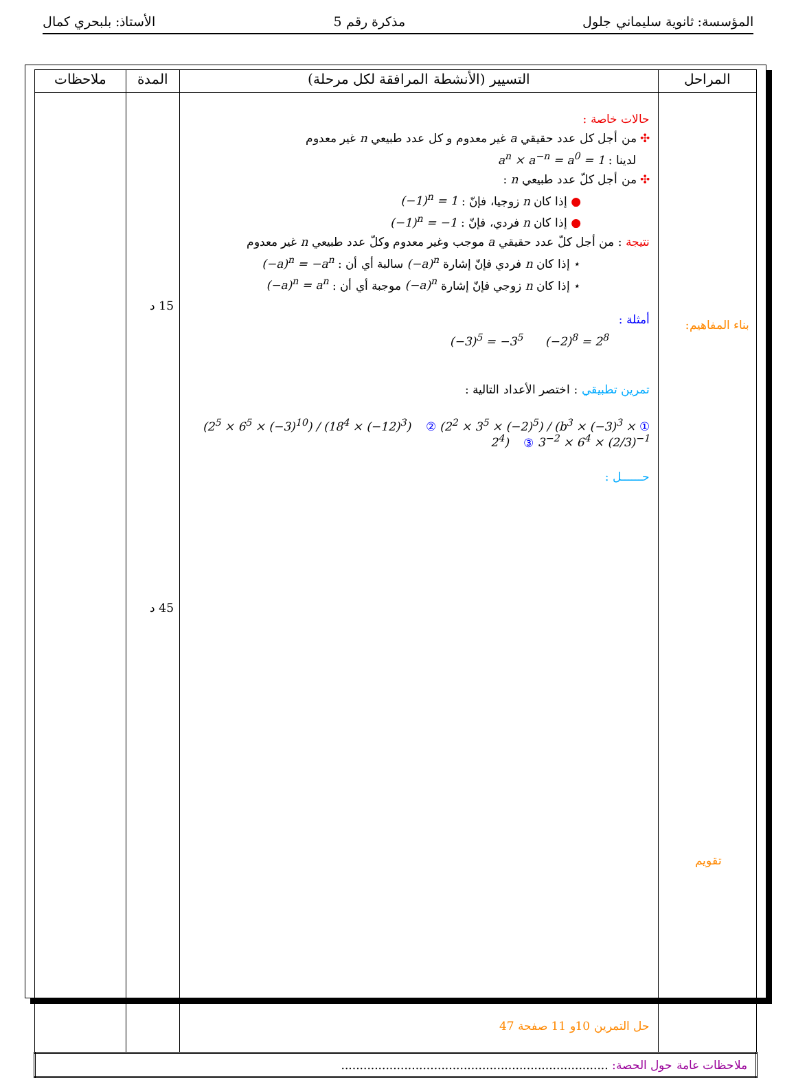المؤسسة: ثانوية سليماني جلول مذكرة رقم 5 الأستاذ: بلبحري كمال
| المراحل | التسيير (الأنشطة المرافقة لكل مرحلة) | المدة | ملاحظات |
| --- | --- | --- | --- |
| بناء المفاهيم: تقويم | حالات خاصة : ✣ من أجل كل عدد حقيقي a غير معدوم و كل عدد طبيعي n غير معدوم لدينا : a<sup>n</sup> × a<sup>−n</sup> = a<sup>0</sup> = 1 ✣ من أجل كلّ عدد طبيعي n : ● إذا كان n زوجيا، فإنّ : (−1)<sup>n</sup> = 1 ● إذا كان n فردي، فإنّ : (−1)<sup>n</sup> = −1 نتيجة : من أجل كلّ عدد حقيقي a موجب وغير معدوم وكلّ عدد طبيعي n غير معدوم ⋆ إذا كان n فردي فإنّ إشارة (−a)<sup>n</sup> سالبة أي أن : (−a)<sup>n</sup> = −a<sup>n</sup> ⋆ إذا كان n زوجي فإنّ إشارة (−a)<sup>n</sup> موجبة أي أن : (−a)<sup>n</sup> = a<sup>n</sup> أمثلة : (−3)<sup>5</sup> = −3<sup>5</sup> (−2)<sup>8</sup> = 2<sup>8</sup> تمرين تطبيقي : اختصر الأعداد التالية : ① (2<sup>5</sup> × 6<sup>5</sup> × (−3)<sup>10</sup>) / (18<sup>4</sup> × (−12)<sup>3</sup>) ② (2<sup>2</sup> × 3<sup>5</sup> × (−2)<sup>5</sup>) / (b<sup>3</sup> × (−3)<sup>3</sup> × 2<sup>4</sup>) ③ 3<sup>−2</sup> × 6<sup>4</sup> × (2/3)<sup>−1</sup> حــــــل : حل التمرين 10و 11 صفحة 47 | 15 د 45 د | |
| ملاحظات عامة حول الحصة: ........................................................................ | | | |